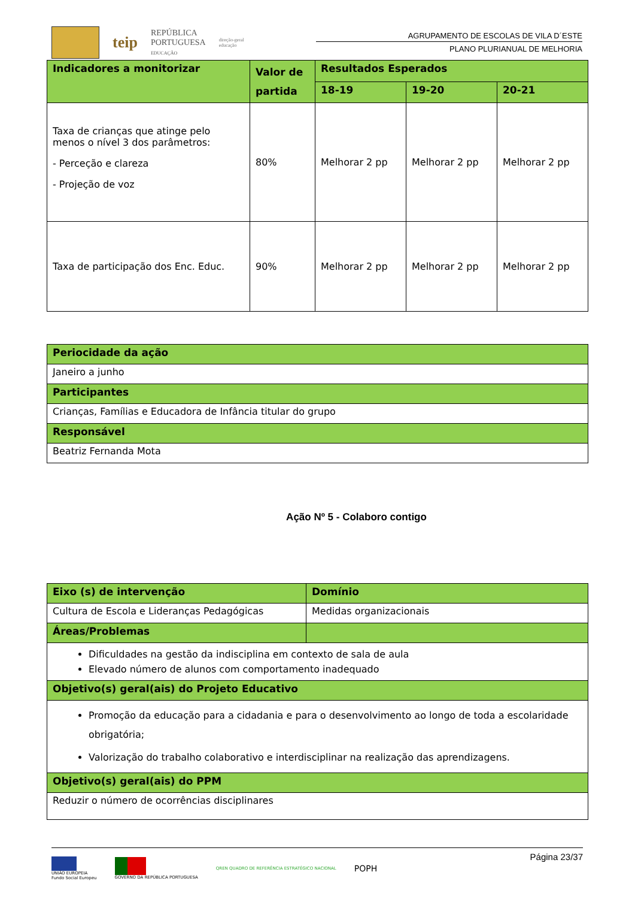teip
REPÚBLICA
PORTUGUESA
EDUCAÇÃO
direção-geral
educação
AGRUPAMENTO DE ESCOLAS DE VILA D´ESTE
PLANO PLURIANUAL DE MELHORIA
| Indicadores a monitorizar | Valor de partida | Resultados Esperados | | |
| | | 18-19 | 19-20 | 20-21 |
| Taxa de crianças que atinge pelo menos o nível 3 dos parâmetros: - Perceção e clareza - Projeção de voz | 80% | Melhorar 2 pp | Melhorar 2 pp | Melhorar 2 pp |
| Taxa de participação dos Enc. Educ. | 90% | Melhorar 2 pp | Melhorar 2 pp | Melhorar 2 pp |
| Periocidade da ação |
| Janeiro a junho |
| Participantes |
| Crianças, Famílias e Educadora de Infância titular do grupo |
| Responsável |
| Beatriz Fernanda Mota |
Ação Nº 5 - Colaboro contigo
| Eixo (s) de intervenção | Domínio |
| Cultura de Escola e Lideranças Pedagógicas | Medidas organizacionais |
| Áreas/Problemas | |
| Dificuldades na gestão da indisciplina em contexto de sala de aula Elevado número de alunos com comportamento inadequado | |
| Objetivo(s) geral(ais) do Projeto Educativo | |
| Promoção da educação para a cidadania e para o desenvolvimento ao longo de toda a escolaridade obrigatória; Valorização do trabalho colaborativo e interdisciplinar na realização das aprendizagens. | |
| Objetivo(s) geral(ais) do PPM | |
| Reduzir o número de ocorrências disciplinares | |
UNIÃO EUROPEIA
Fundo Social Europeu
GOVERNO DA REPÚBLICA PORTUGUESA
QREN QUADRO DE REFERÊNCIA ESTRATÉGICO NACIONAL
POPH
Página 23/37